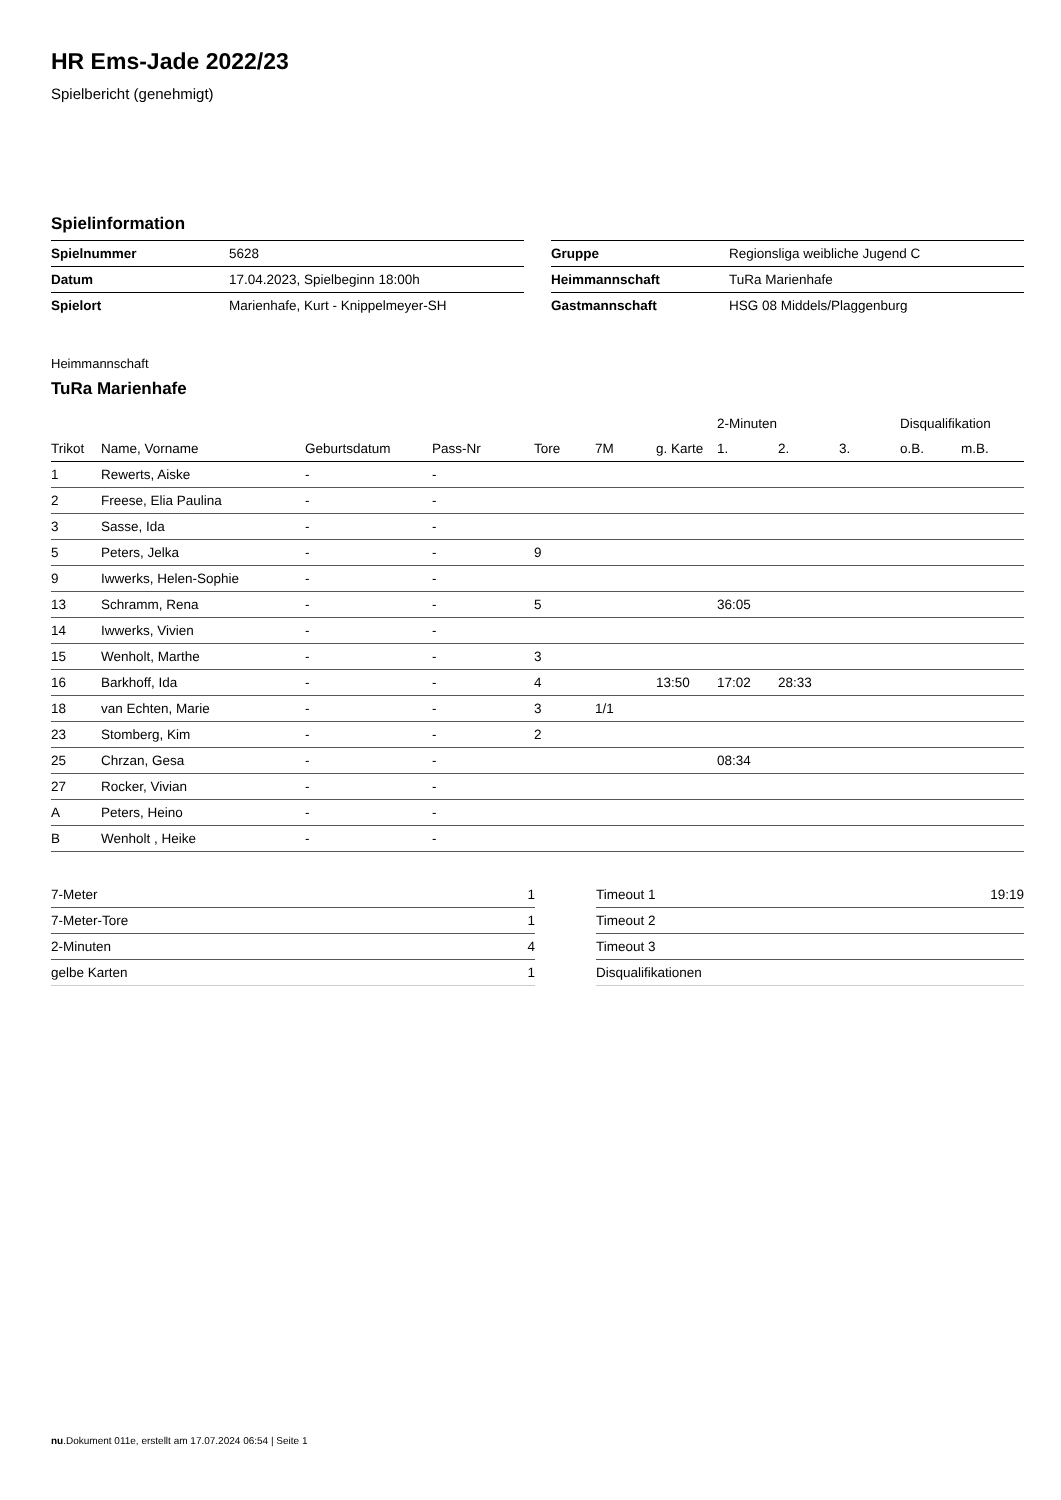HR Ems-Jade 2022/23
Spielbericht (genehmigt)
Spielinformation
| Spielnummer | 5628 |
| Datum | 17.04.2023, Spielbeginn 18:00h |
| Spielort | Marienhafe, Kurt - Knippelmeyer-SH |
| Gruppe | Regionsliga weibliche Jugend C |
| Heimmannschaft | TuRa Marienhafe |
| Gastmannschaft | HSG 08 Middels/Plaggenburg |
Heimmannschaft
TuRa Marienhafe
| | | | | | | | 2-Minuten | | | Disqualifikation | |
| --- | --- | --- | --- | --- | --- | --- | --- | --- | --- | --- | --- |
| Trikot | Name, Vorname | Geburtsdatum | Pass-Nr | Tore | 7M | g. Karte | 1. | 2. | 3. | o.B. | m.B. |
| 1 | Rewerts, Aiske | - | - | | | | | | | | |
| 2 | Freese, Elia Paulina | - | - | | | | | | | | |
| 3 | Sasse, Ida | - | - | | | | | | | | |
| 5 | Peters, Jelka | - | - | 9 | | | | | | | |
| 9 | Iwwerks, Helen-Sophie | - | - | | | | | | | | |
| 13 | Schramm, Rena | - | - | 5 | | | 36:05 | | | | |
| 14 | Iwwerks, Vivien | - | - | | | | | | | | |
| 15 | Wenholt, Marthe | - | - | 3 | | | | | | | |
| 16 | Barkhoff, Ida | - | - | 4 | | 13:50 | 17:02 | 28:33 | | | |
| 18 | van Echten, Marie | - | - | 3 | 1/1 | | | | | | |
| 23 | Stomberg, Kim | - | - | 2 | | | | | | | |
| 25 | Chrzan, Gesa | - | - | | | | 08:34 | | | | |
| 27 | Rocker, Vivian | - | - | | | | | | | | |
| A | Peters, Heino | - | - | | | | | | | | |
| B | Wenholt , Heike | - | - | | | | | | | | |
| 7-Meter | 1 |
| 7-Meter-Tore | 1 |
| 2-Minuten | 4 |
| gelbe Karten | 1 |
| Timeout 1 | 19:19 |
| Timeout 2 | |
| Timeout 3 | |
| Disqualifikationen | |
nu.Dokument 011e, erstellt am 17.07.2024 06:54 | Seite 1